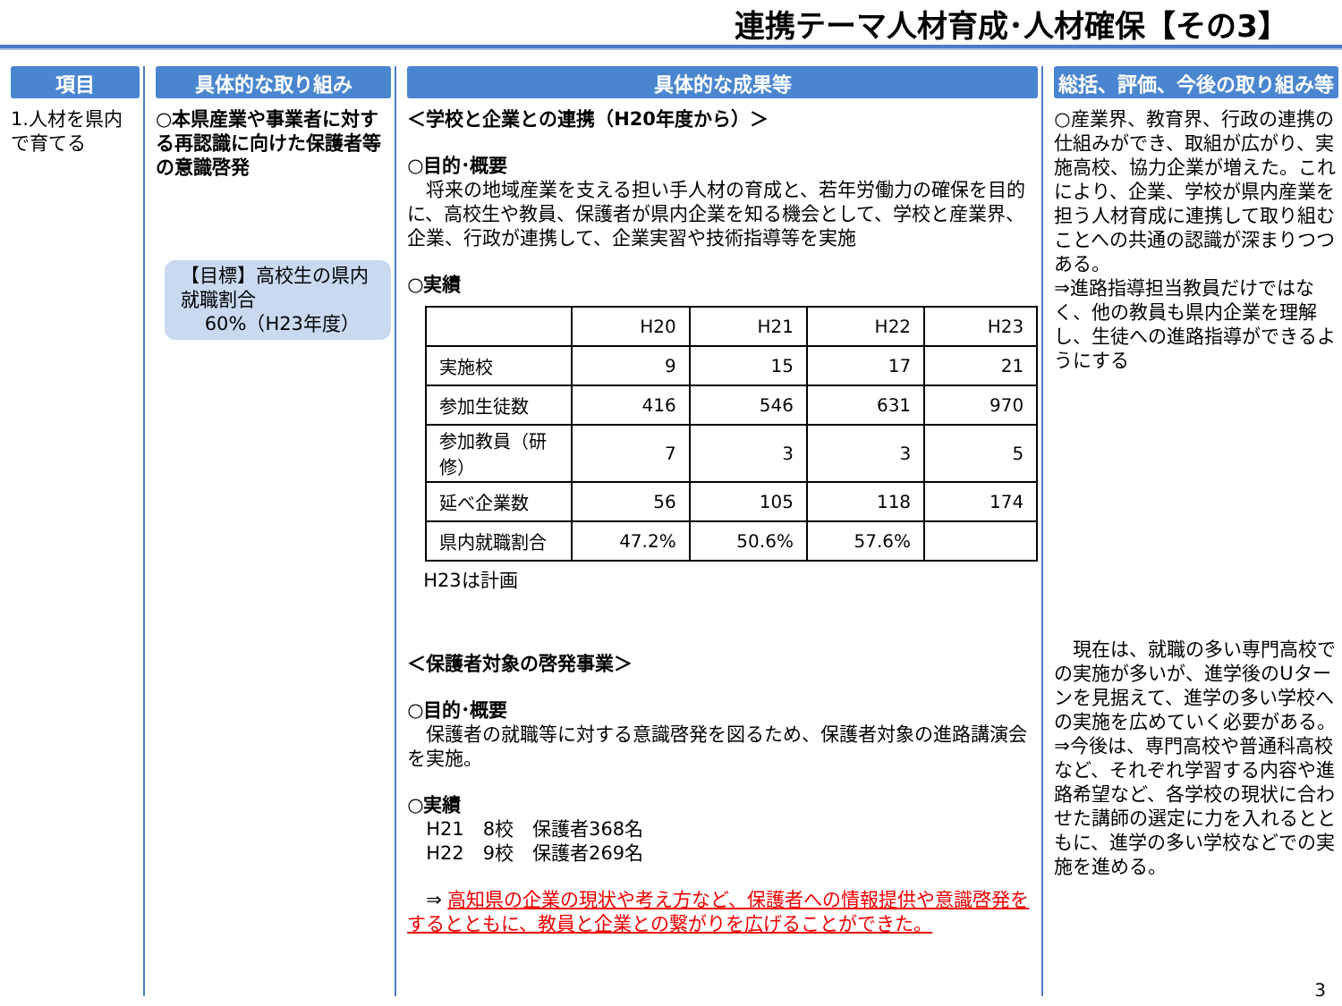連携テーマ人材育成･人材確保【その3】
項目
1.人材を県内で育てる
具体的な取り組み
○本県産業や事業者に対する再認識に向けた保護者等の意識啓発
【目標】高校生の県内就職割合
60%（H23年度）
具体的な成果等
＜学校と企業との連携（H20年度から）＞
○目的･概要
　将来の地域産業を支える担い手人材の育成と、若年労働力の確保を目的に、高校生や教員、保護者が県内企業を知る機会として、学校と産業界、企業、行政が連携して、企業実習や技術指導等を実施
○実績
| | H20 | H21 | H22 | H23 |
| 実施校 | 9 | 15 | 17 | 21 |
| 参加生徒数 | 416 | 546 | 631 | 970 |
| 参加教員（研修） | 7 | 3 | 3 | 5 |
| 延べ企業数 | 56 | 105 | 118 | 174 |
| 県内就職割合 | 47.2% | 50.6% | 57.6% | |
H23は計画
＜保護者対象の啓発事業＞
○目的･概要
　保護者の就職等に対する意識啓発を図るため、保護者対象の進路講演会を実施。
○実績
　H21　8校　保護者368名
　H22　9校　保護者269名
　⇒ 高知県の企業の現状や考え方など、保護者への情報提供や意識啓発をするとともに、教員と企業との繋がりを広げることができた。
総括、評価、今後の取り組み等
○産業界、教育界、行政の連携の仕組みができ、取組が広がり、実施高校、協力企業が増えた。これにより、企業、学校が県内産業を担う人材育成に連携して取り組むことへの共通の認識が深まりつつある。
⇒進路指導担当教員だけではなく、他の教員も県内企業を理解し、生徒への進路指導ができるようにする
　現在は、就職の多い専門高校での実施が多いが、進学後のUターンを見据えて、進学の多い学校への実施を広めていく必要がある。
⇒今後は、専門高校や普通科高校など、それぞれ学習する内容や進路希望など、各学校の現状に合わせた講師の選定に力を入れるとともに、進学の多い学校などでの実施を進める。
3